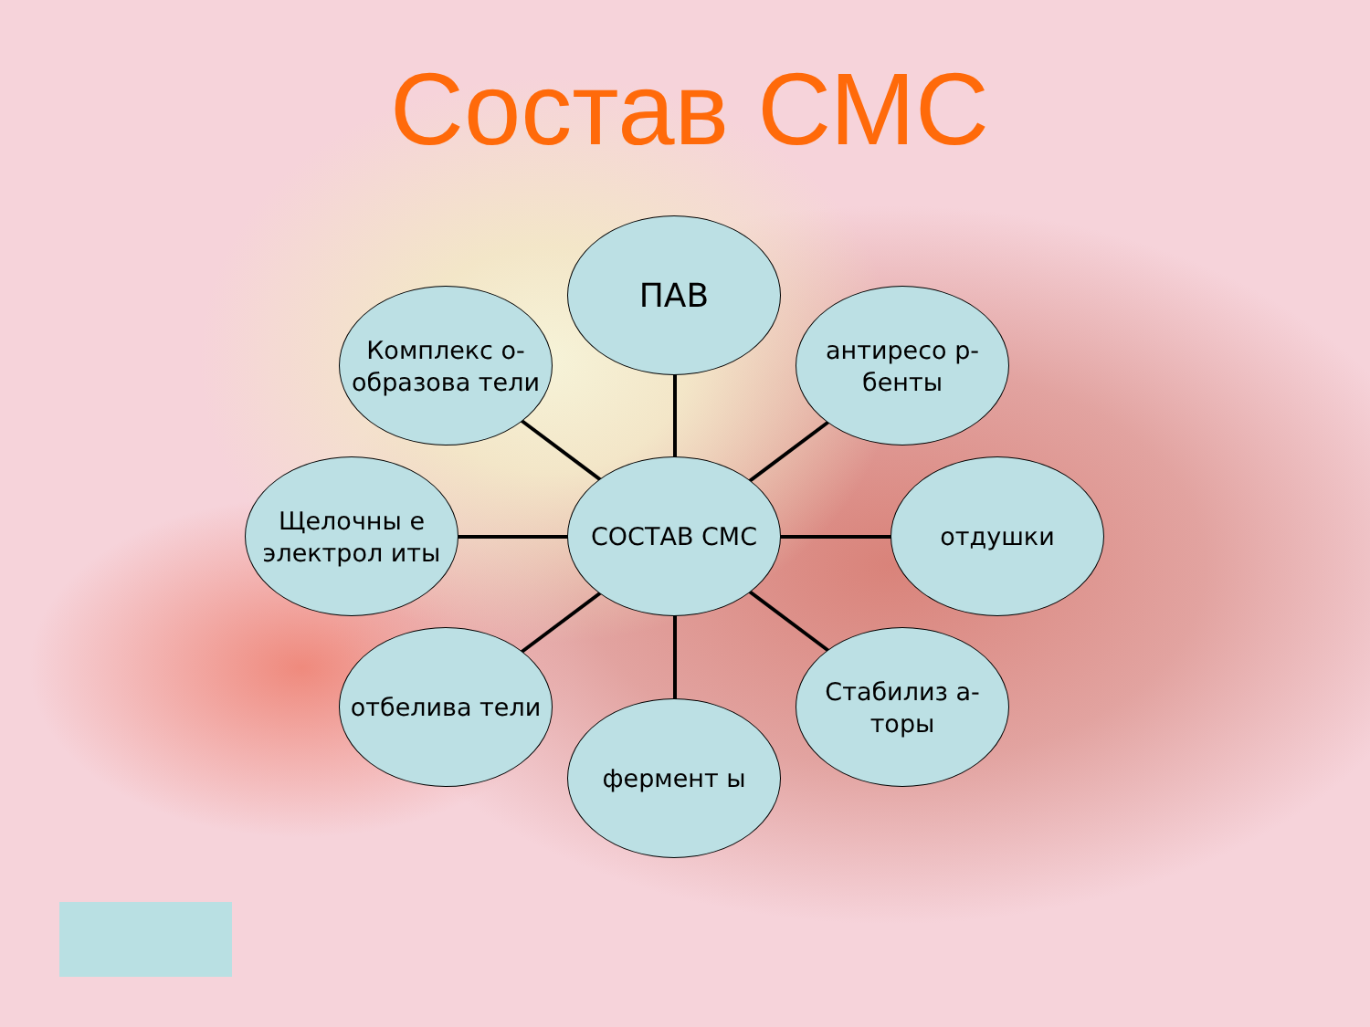Состав СМС
ПАВ
Комплекс о-образова тели
антиресо р-бенты
Щелочны е электрол иты
СОСТАВ СМС отдушки
отбелива тели
Стабилиз а-торы
фермент ы